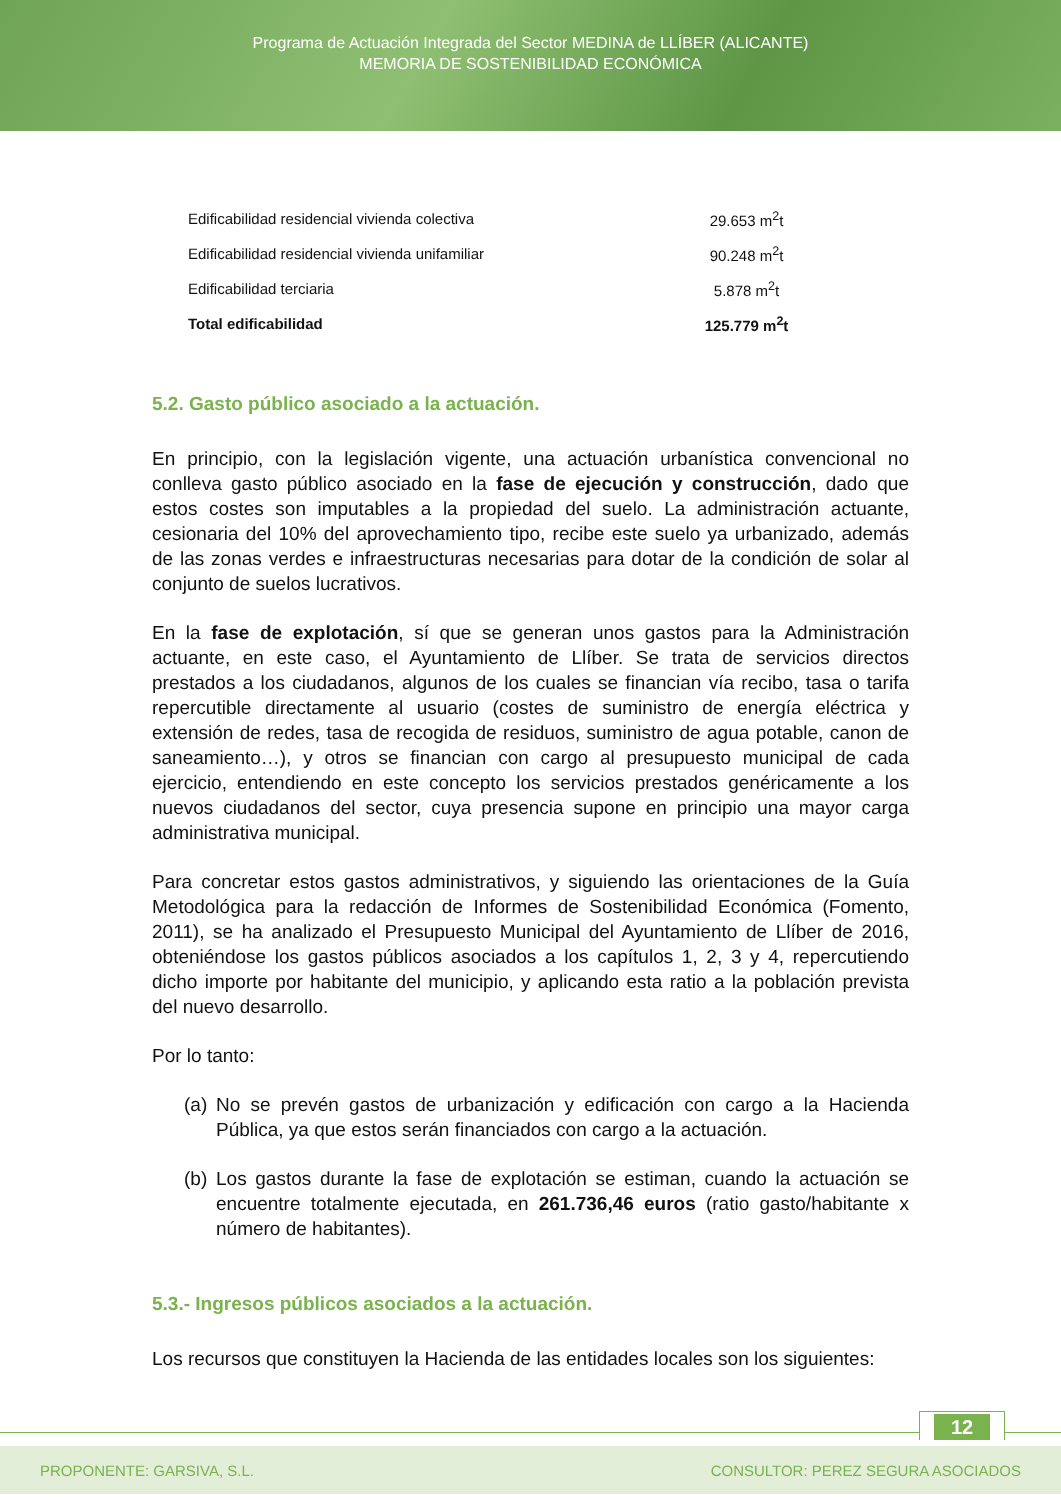Programa de Actuación Integrada del Sector MEDINA de LLÍBER (ALICANTE)
MEMORIA DE SOSTENIBILIDAD ECONÓMICA
| Edificabilidad residencial vivienda colectiva | 29.653 m<sup>2</sup>t |
| Edificabilidad residencial vivienda unifamiliar | 90.248 m<sup>2</sup>t |
| Edificabilidad terciaria | 5.878 m<sup>2</sup>t |
| Total edificabilidad | 125.779 m<sup>2</sup>t |
5.2. Gasto público asociado a la actuación.
En principio, con la legislación vigente, una actuación urbanística convencional no conlleva gasto público asociado en la fase de ejecución y construcción, dado que estos costes son imputables a la propiedad del suelo. La administración actuante, cesionaria del 10% del aprovechamiento tipo, recibe este suelo ya urbanizado, además de las zonas verdes e infraestructuras necesarias para dotar de la condición de solar al conjunto de suelos lucrativos.
En la fase de explotación, sí que se generan unos gastos para la Administración actuante, en este caso, el Ayuntamiento de Llíber. Se trata de servicios directos prestados a los ciudadanos, algunos de los cuales se financian vía recibo, tasa o tarifa repercutible directamente al usuario (costes de suministro de energía eléctrica y extensión de redes, tasa de recogida de residuos, suministro de agua potable, canon de saneamiento…), y otros se financian con cargo al presupuesto municipal de cada ejercicio, entendiendo en este concepto los servicios prestados genéricamente a los nuevos ciudadanos del sector, cuya presencia supone en principio una mayor carga administrativa municipal.
Para concretar estos gastos administrativos, y siguiendo las orientaciones de la Guía Metodológica para la redacción de Informes de Sostenibilidad Económica (Fomento, 2011), se ha analizado el Presupuesto Municipal del Ayuntamiento de Llíber de 2016, obteniéndose los gastos públicos asociados a los capítulos 1, 2, 3 y 4, repercutiendo dicho importe por habitante del municipio, y aplicando esta ratio a la población prevista del nuevo desarrollo.
Por lo tanto:
(a)
No se prevén gastos de urbanización y edificación con cargo a la Hacienda Pública, ya que estos serán financiados con cargo a la actuación.
(b)
Los gastos durante la fase de explotación se estiman, cuando la actuación se encuentre totalmente ejecutada, en 261.736,46 euros (ratio gasto/habitante x número de habitantes).
5.3.- Ingresos públicos asociados a la actuación.
Los recursos que constituyen la Hacienda de las entidades locales son los siguientes:
12
PROPONENTE: GARSIVA, S.L. CONSULTOR: PEREZ SEGURA ASOCIADOS